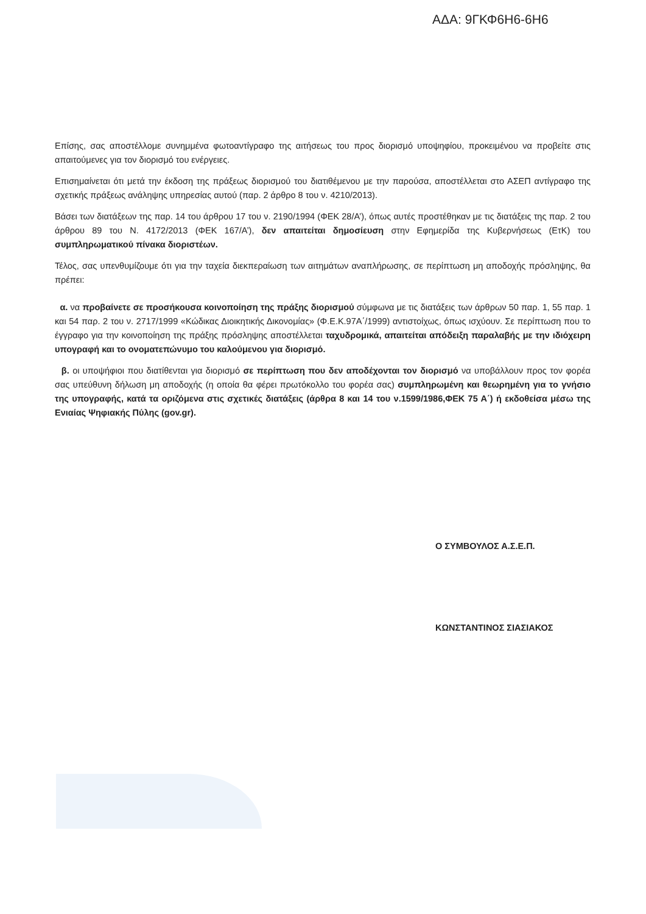ΑΔΑ: 9ΓΚΦ6Η6-6Η6
Επίσης, σας αποστέλλομε συνημμένα φωτοαντίγραφο της αιτήσεως του προς διορισμό υποψηφίου, προκειμένου να προβείτε στις απαιτούμενες για τον διορισμό του ενέργειες.
Επισημαίνεται ότι μετά την έκδοση της πράξεως διορισμού του διατιθέμενου με την παρούσα, αποστέλλεται στο ΑΣΕΠ αντίγραφο της σχετικής πράξεως ανάληψης υπηρεσίας αυτού (παρ. 2 άρθρο 8 του ν. 4210/2013).
Βάσει των διατάξεων της παρ. 14 του άρθρου 17 του ν. 2190/1994 (ΦΕΚ 28/Α’), όπως αυτές προστέθηκαν με τις διατάξεις της παρ. 2 του άρθρου 89 του Ν. 4172/2013 (ΦΕΚ 167/Α’), δεν απαιτείται δημοσίευση στην Εφημερίδα της Κυβερνήσεως (ΕτΚ) του συμπληρωματικού πίνακα διοριστέων.
Τέλος, σας υπενθυμίζουμε ότι για την ταχεία διεκπεραίωση των αιτημάτων αναπλήρωσης, σε περίπτωση μη αποδοχής πρόσληψης, θα πρέπει:
α. να προβαίνετε σε προσήκουσα κοινοποίηση της πράξης διορισμού σύμφωνα με τις διατάξεις των άρθρων 50 παρ. 1, 55 παρ. 1 και 54 παρ. 2 του ν. 2717/1999 «Κώδικας Διοικητικής Δικονομίας» (Φ.Ε.Κ.97Α΄/1999) αντιστοίχως, όπως ισχύουν. Σε περίπτωση που το έγγραφο για την κοινοποίηση της πράξης πρόσληψης αποστέλλεται ταχυδρομικά, απαιτείται απόδειξη παραλαβής με την ιδιόχειρη υπογραφή και το ονοματεπώνυμο του καλούμενου για διορισμό.
β. οι υποψήφιοι που διατίθενται για διορισμό σε περίπτωση που δεν αποδέχονται τον διορισμό να υποβάλλουν προς τον φορέα σας υπεύθυνη δήλωση μη αποδοχής (η οποία θα φέρει πρωτόκολλο του φορέα σας) συμπληρωμένη και θεωρημένη για το γνήσιο της υπογραφής, κατά τα οριζόμενα στις σχετικές διατάξεις (άρθρα 8 και 14 του ν.1599/1986,ΦΕΚ 75 Α΄) ή εκδοθείσα μέσω της Ενιαίας Ψηφιακής Πύλης (gov.gr).
Ο ΣΥΜΒΟΥΛΟΣ Α.Σ.Ε.Π.
ΚΩΝΣΤΑΝΤΙΝΟΣ ΣΙΑΣΙΑΚΟΣ